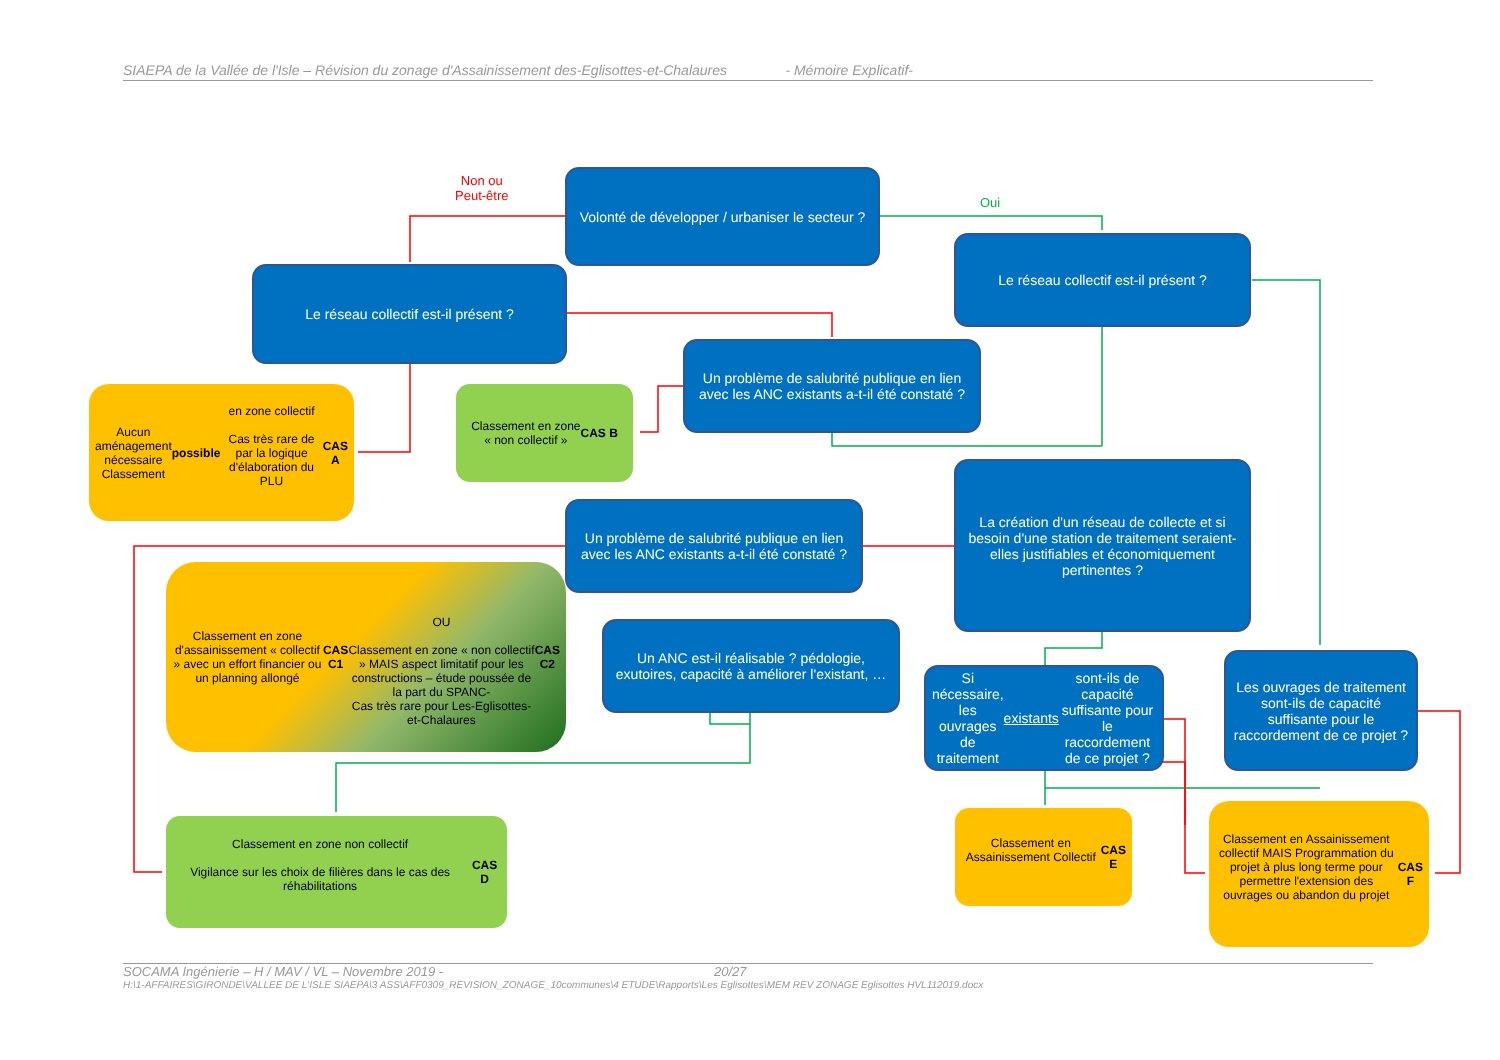SIAEPA de la Vallée de l'Isle – Révision du zonage d'Assainissement des-Eglisottes-et-Chalaures - Mémoire Explicatif-
Non ou
Peut-être
Oui
Volonté de développer / urbaniser le secteur ?
Le réseau collectif est-il présent ?
Le réseau collectif est-il présent ?
Un problème de salubrité publique en lien avec les ANC existants a-t-il été constaté ?
Aucun aménagement nécessaire
Classement possible en zone collectif
Cas très rare de par la logique d'élaboration du PLU
CAS A
Classement en zone
« non collectif »
CAS B
La création d'un réseau de collecte et si besoin d'une station de traitement seraient-elles justifiables et économiquement pertinentes ?
Un problème de salubrité publique en lien avec les ANC existants a-t-il été constaté ?
Classement en zone d'assainissement « collectif » avec un effort financier ou un planning allongé
CAS C1
OU
Classement en zone « non collectif » MAIS aspect limitatif pour les constructions – étude poussée de la part du SPANC-
Cas très rare pour Les-Eglisottes-et-Chalaures
CAS C2
Un ANC est-il réalisable ? pédologie, exutoires, capacité à améliorer l'existant, …
Si nécessaire, les ouvrages de traitement existants sont-ils de capacité suffisante pour le raccordement de ce projet ?
Les ouvrages de traitement sont-ils de capacité suffisante pour le raccordement de ce projet ?
Classement en zone non collectif
Vigilance sur les choix de filières dans le cas des réhabilitations
CAS D
Classement en Assainissement Collectif
CAS E
Classement en Assainissement collectif MAIS Programmation du projet à plus long terme pour permettre l'extension des ouvrages ou abandon du projet
CAS F
SOCAMA Ingénierie – H / MAV / VL – Novembre 2019 - 20/27
H:\1-AFFAIRES\GIRONDE\VALLEE DE L'ISLE SIAEPA\3 ASS\AFF0309_REVISION_ZONAGE_10communes\4 ETUDE\Rapports\Les Eglisottes\MEM REV ZONAGE Eglisottes HVL112019.docx